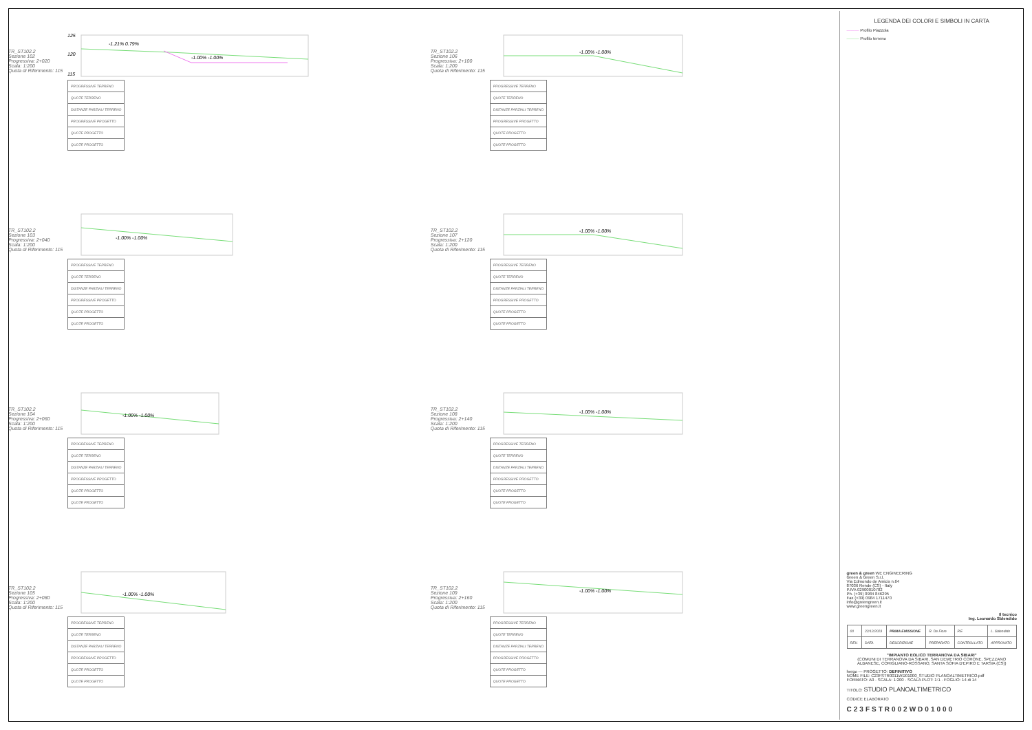TR_ST102.2
Sezione 102
Progressiva: 2+020
Scala: 1:200
Quota di Riferimento: 115
125
120
115
-1.00% -1.00%
-1.21% 0.79%
| PROGRESSIVE TERRENO |
| QUOTE TERRENO |
| DISTANZE PARZIALI TERRENO |
| PROGRESSIVE PROGETTO |
| QUOTE PROGETTO |
| QUOTE PROGETTO |
TR_ST102.2
Sezione 106
Progressiva: 2+100
Scala: 1:200
Quota di Riferimento: 115
-1.00% -1.00%
| PROGRESSIVE TERRENO |
| QUOTE TERRENO |
| DISTANZE PARZIALI TERRENO |
| PROGRESSIVE PROGETTO |
| QUOTE PROGETTO |
| QUOTE PROGETTO |
TR_ST102.2
Sezione 103
Progressiva: 2+040
Scala: 1:200
Quota di Riferimento: 115
-1.00% -1.00%
| PROGRESSIVE TERRENO |
| QUOTE TERRENO |
| DISTANZE PARZIALI TERRENO |
| PROGRESSIVE PROGETTO |
| QUOTE PROGETTO |
| QUOTE PROGETTO |
TR_ST102.2
Sezione 107
Progressiva: 2+120
Scala: 1:200
Quota di Riferimento: 115
-1.00% -1.00%
| PROGRESSIVE TERRENO |
| QUOTE TERRENO |
| DISTANZE PARZIALI TERRENO |
| PROGRESSIVE PROGETTO |
| QUOTE PROGETTO |
| QUOTE PROGETTO |
TR_ST102.2
Sezione 104
Progressiva: 2+060
Scala: 1:200
Quota di Riferimento: 115
-1.00% -1.00%
| PROGRESSIVE TERRENO |
| QUOTE TERRENO |
| DISTANZE PARZIALI TERRENO |
| PROGRESSIVE PROGETTO |
| QUOTE PROGETTO |
| QUOTE PROGETTO |
TR_ST102.2
Sezione 108
Progressiva: 2+140
Scala: 1:200
Quota di Riferimento: 115
-1.00% -1.00%
| PROGRESSIVE TERRENO |
| QUOTE TERRENO |
| DISTANZE PARZIALI TERRENO |
| PROGRESSIVE PROGETTO |
| QUOTE PROGETTO |
| QUOTE PROGETTO |
TR_ST102.2
Sezione 105
Progressiva: 2+080
Scala: 1:200
Quota di Riferimento: 115
-1.00% -1.00%
| PROGRESSIVE TERRENO |
| QUOTE TERRENO |
| DISTANZE PARZIALI TERRENO |
| PROGRESSIVE PROGETTO |
| QUOTE PROGETTO |
| QUOTE PROGETTO |
TR_ST102.2
Sezione 109
Progressiva: 2+160
Scala: 1:200
Quota di Riferimento: 115
-1.00% -1.00%
| PROGRESSIVE TERRENO |
| QUOTE TERRENO |
| DISTANZE PARZIALI TERRENO |
| PROGRESSIVE PROGETTO |
| QUOTE PROGETTO |
| QUOTE PROGETTO |
LEGENDA DEI COLORI E SIMBOLI IN CARTA
——— Profilo Piazzola
——— Profilo terreno
green & green WE ENGINEERING
Green & Green S.r.l.
Via Edmondo de Amicis n.64
87036 Rende (CS) - Italy
P.IVA 02900010782
Ph. (+39) 0984 846295
Fax (+39) 0984 1711470
info@greengreen.it
www.greengreen.it
Il tecnico
Ing. Leonardo Sblendido
| 00 | 22/12/2023 | PRIMA EMISSIONE | R. De Fiore | P.E | L. Sblendido |
| REV. | DATA | DESCRIZIONE | PREPARATO | CONTROLLATO | APPROVATO |
"IMPIANTO EOLICO TERRANOVA DA SIBARI"
(COMUNI DI TERRANOVA DA SIBARI, SAN DEMETRIO CORONE, SPEZZANO ALBANESE, CORIGLIANO-ROSSANO, SANTA SOFIA D'EPIRO E TARSIA (CS))
hergo — PROGETTO: DEFINITIVO
NOME FILE: C23FSTR0011WD01000_STUDIO PLANOALTIMETRICO.pdf
FORMATO: A0 · SCALA: 1:200 · SCALA PLOT: 1:1 · FOGLIO: 14 di 14
TITOLO: STUDIO PLANOALTIMETRICO
CODICE ELABORATO
C23FSTR002WD01000